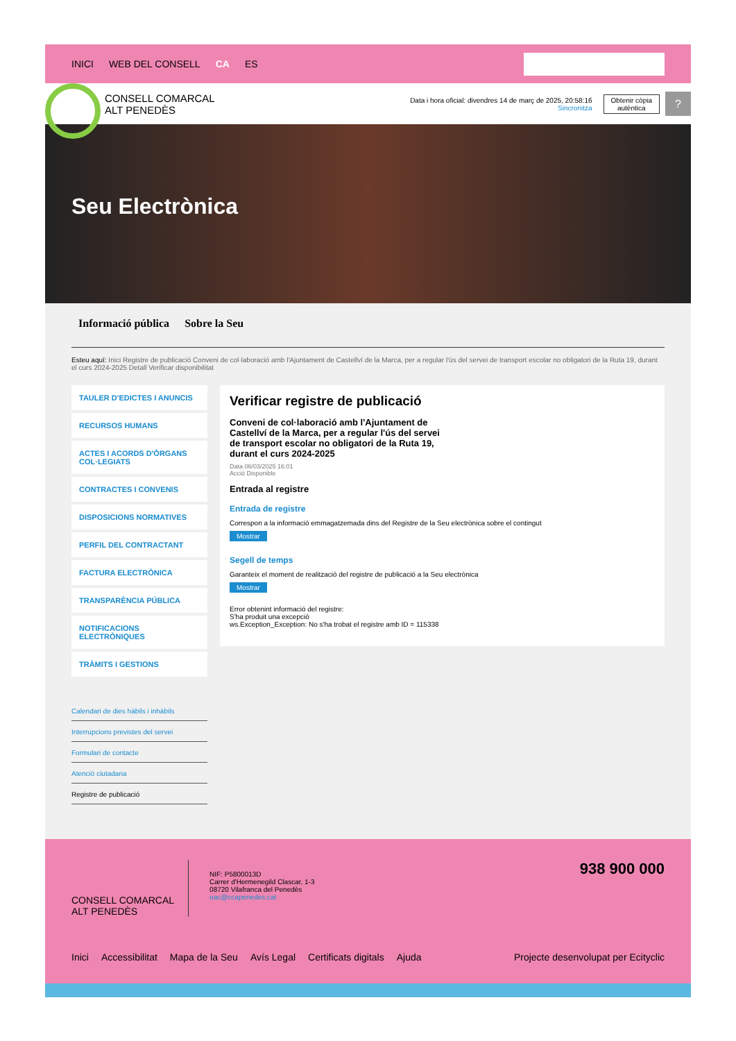INICI WEB DEL CONSELL CA ES
CONSELL COMARCAL
ALT PENEDÈS
Data i hora oficial: divendres 14 de març de 2025, 20:58:16
Sincronitza
Obtenir còpia
autèntica
?
Seu Electrònica
Informació pública Sobre la Seu
Esteu aquí: Inici Registre de publicació Conveni de col·laboració amb l'Ajuntament de Castellví de la Marca, per a regular l'ús del servei de transport escolar no obligatori de la Ruta 19, durant el curs 2024-2025 Detall Verificar disponibilitat
TAULER D'EDICTES I ANUNCIS
RECURSOS HUMANS
ACTES I ACORDS D'ÒRGANS COL·LEGIATS
CONTRACTES I CONVENIS
DISPOSICIONS NORMATIVES
PERFIL DEL CONTRACTANT
FACTURA ELECTRÒNICA
TRANSPARÈNCIA PÚBLICA
NOTIFICACIONS ELECTRÒNIQUES
TRÀMITS I GESTIONS
Calendari de dies hàbils i inhàbils
Interrupcions previstes del servei
Formulari de contacte
Atenció ciutadana
Registre de publicació
Verificar registre de publicació
Conveni de col·laboració amb l'Ajuntament de Castellví de la Marca, per a regular l'ús del servei de transport escolar no obligatori de la Ruta 19, durant el curs 2024-2025
Data 06/03/2025 16:01
Acció Disponible
Entrada al registre
Entrada de registre
Correspon a la informació emmagatzemada dins del Registre de la Seu electrònica sobre el contingut
Mostrar
Segell de temps
Garanteix el moment de realització del registre de publicació a la Seu electrònica
Mostrar
Error obtenint informació del registre:
S'ha produit una excepció
ws.Exception_Exception: No s'ha trobat el registre amb ID = 115338
CONSELL COMARCAL
ALT PENEDÈS
NIF: P5800013D
Carrer d'Hermenegild Clascar, 1-3
08720 Vilafranca del Penedès
oac@ccapenedes.cat
938 900 000
Inici Accessibilitat Mapa de la Seu Avís Legal Certificats digitals Ajuda Projecte desenvolupat per Ecityclic